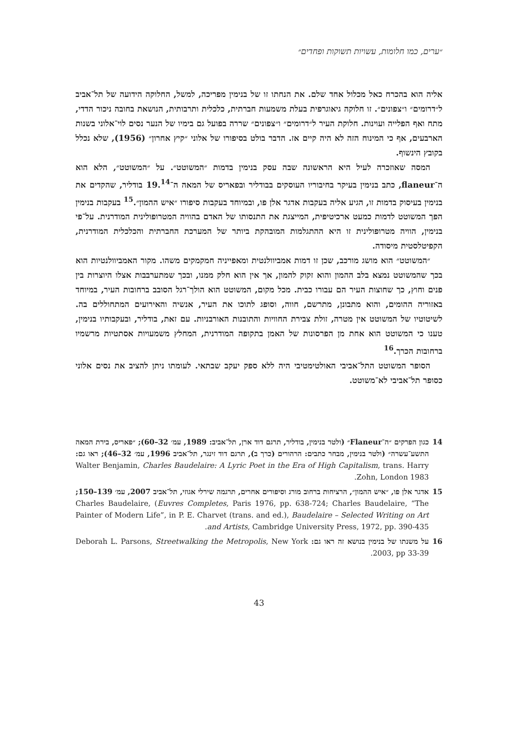״ערים, כמו חלומות, עשויות תשוקות ופחדים״
אליה הוא בהכרח כאל מכלול אחד שלם. את הנחתו זו של בנימין מפריכה, למשל, החלוקה הידועה של תל־אביב ל״דרומים״ ו״צפונים״. זו חלוקה גיאוגרפית בעלת משמעות חברתית, כלכלית ותרבותית, הנושאת בחובה ניכור הדדי, מתח ואף הפלייה ועוינות. חלוקת העיר ל״דרומים״ ו״צפונים״ שררה בפועל גם בימיו של הנער נסים לוי־אלוני בשנות הארבעים, אף כי המינוח הזה לא היה קיים אז. הדבר בולט בסיפורו של אלוני ״קיץ אחרון״ (1956), שלא נכלל בקובץ הינשוף.
המסה שאוזכרה לעיל היא הראשונה שבה עסק בנימין בדמות ״המשוטט״. על ״המשוטט״, הלא הוא ה־flaneur, כתב בנימין בעיקר בחיבוריו העוסקים בבודליר ובפאריס של המאה ה־19.<sup>14</sup> בודליר, שהקדים את בנימין בעיסוק בדמות זו, הגיע אליה בעקבות אדגר אלן פו, ובמיוחד בעקבות סיפורו ״איש ההמון״.<sup>15</sup> בעקבות בנימין הפך המשוטט לדמות כמעט ארכיטיפית, המייצגת את התנסותו של האדם בהוויה המטרופולינית המודרנית. על־פי בנימין, הוויה מטרופולינית זו היא ההתגלמות המובהקת ביותר של המערכת החברתית והכלכלית המודרנית, הקפיטלסטית מיסודה.
״המשוטט״ הוא מושג מורכב, שכן זו דמות אמביוולנטית ומאפייניה חמקמקים משהו. מקור האמביוולנטיות הוא בכך שהמשוטט נמצא בלב ההמון והוא זקוק להמון, אך אין הוא חלק ממנו, ובכך שמתערבבות אצלו היוצרות בין פנים וחוץ, כך שחוצות העיר הם עבורו כבית. מכל מקום, המשוטט הוא הולך־רגל הסובב ברחובות העיר, במיוחד באזוריה ההומים, והוא מתבונן, מתרשם, חווה, וסופג לתוכו את העיר, אנשיה והאירועים המתחוללים בה. לשיטוטיו של המשוטט אין מטרה, זולת צבירת החוויות והתובנות האורבניות. עם זאת, בודליר, ובעקבותיו בנימין, טענו כי המשוטט הוא אחת מן הפרסונות של האמן בתקופה המודרנית, המחלץ משמעויות אסתטיות מרשמיו ברחובות הכרך.<sup>16</sup>
הסופר המשוטט התל־אביבי האולטימטיבי היה ללא ספק יעקב שבתאי. לעומתו ניתן להציב את נסים אלוני כסופר תל־אביבי לא־משוטט.
14 כגון הפרקים ״ה־Flaneur״ (ולטר בנימין, בודליר, תרגם דוד ארן, תל־אביב: 1989, עמ׳ 32–60); ״פאריס, בירת המאה התשע־עשרה״ (ולטר בנימין, מבחר כתבים: הרהורים (כרך ב), תרגם דוד זינגר, תל־אביב 1996, עמ׳ 32–46); ראו גם: Walter Benjamin, Charles Baudelaire: A Lyric Poet in the Era of High Capitalism, trans. Harry Zohn, London 1983.
15 אדגר אלן פו, ״איש ההמון״, הרציחות ברחוב מורג וסיפורים אחרים, תרגמה שירלי אגוזי, תל־אביב 2007, עמ׳ 139–150; Charles Baudelaire, (Euvres Completes, Paris 1976, pp. 638-724; Charles Baudelaire, “The Painter of Modern Life”, in P. E. Charvet (trans. and ed.), Baudelaire – Selected Writing on Art and Artists, Cambridge University Press, 1972, pp. 390-435.
16 על משנתו של בנימין בנושא זה ראו גם: Deborah L. Parsons, Streetwalking the Metropolis, New York 2003, pp 33-39.
43